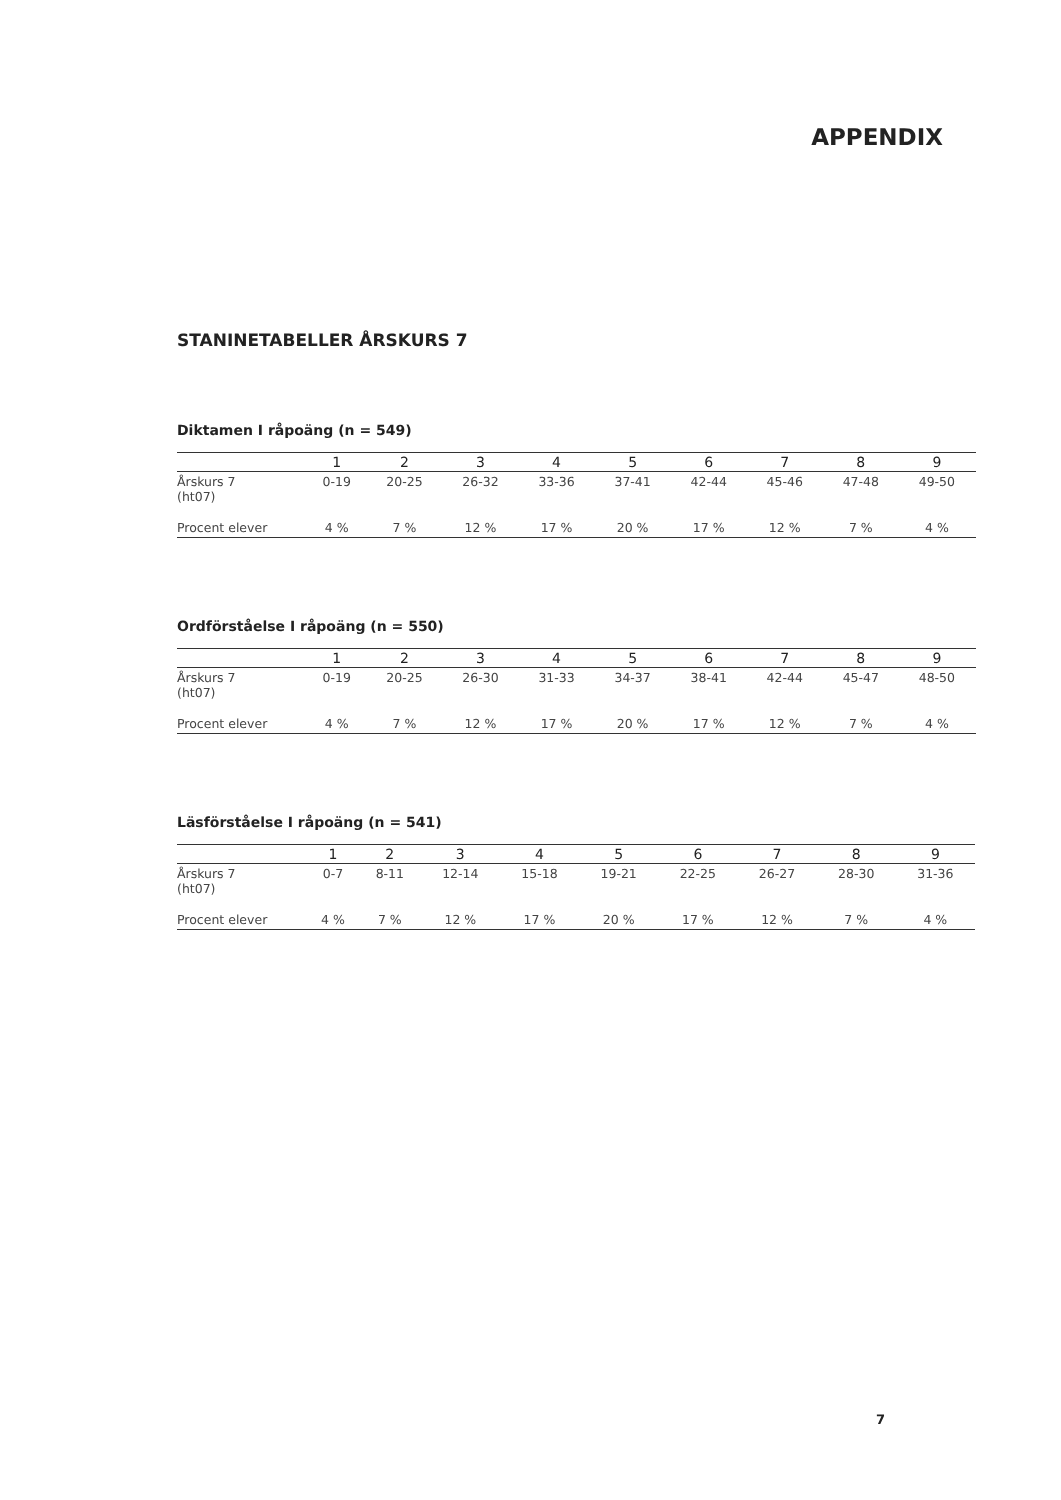APPENDIX
STANINETABELLER ÅRSKURS 7
Diktamen I råpoäng (n = 549)
| | 1 | 2 | 3 | 4 | 5 | 6 | 7 | 8 | 9 | |
| --- | --- | --- | --- | --- | --- | --- | --- | --- | --- | --- |
| Årskurs 7 (ht07) | 0-19 | 20-25 | 26-32 | 33-36 | 37-41 | 42-44 | 45-46 | 47-48 | 49-50 | |
| Procent elever | 4 % | 7 % | 12 % | 17 % | 20 % | 17 % | 12 % | 7 % | 4 % | |
Ordförståelse I råpoäng (n = 550)
| | 1 | 2 | 3 | 4 | 5 | 6 | 7 | 8 | 9 | |
| --- | --- | --- | --- | --- | --- | --- | --- | --- | --- | --- |
| Årskurs 7 (ht07) | 0-19 | 20-25 | 26-30 | 31-33 | 34-37 | 38-41 | 42-44 | 45-47 | 48-50 | |
| Procent elever | 4 % | 7 % | 12 % | 17 % | 20 % | 17 % | 12 % | 7 % | 4 % | |
Läsförståelse I råpoäng (n = 541)
| | 1 | 2 | 3 | 4 | 5 | 6 | 7 | 8 | 9 | |
| --- | --- | --- | --- | --- | --- | --- | --- | --- | --- | --- |
| Årskurs 7 (ht07) | 0-7 | 8-11 | 12-14 | 15-18 | 19-21 | 22-25 | 26-27 | 28-30 | 31-36 | |
| Procent elever | 4 % | 7 % | 12 % | 17 % | 20 % | 17 % | 12 % | 7 % | 4 % | |
7